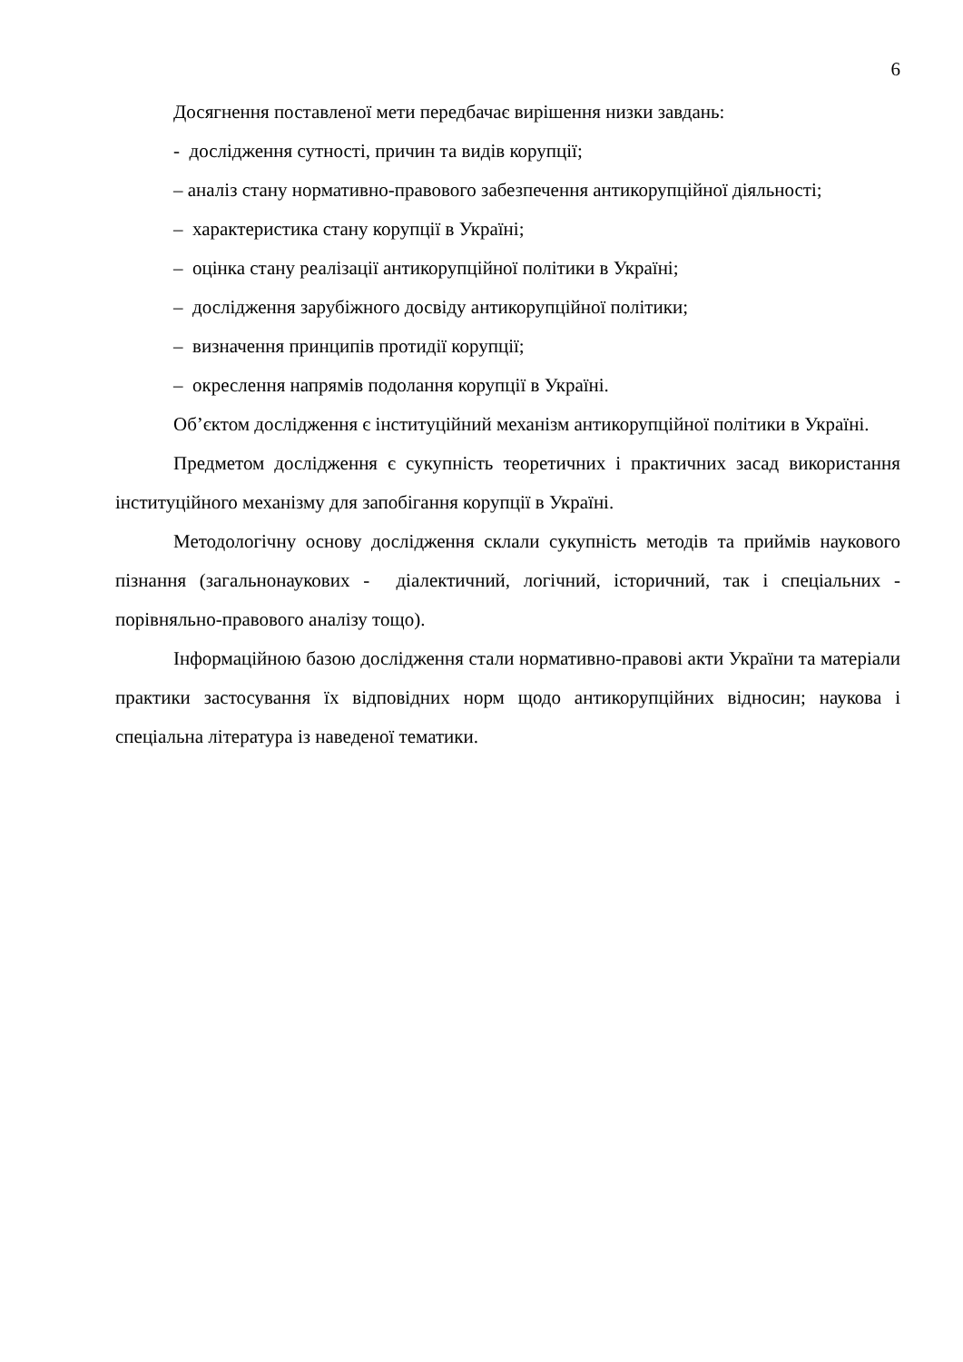6
Досягнення поставленої мети передбачає вирішення низки завдань:
- дослідження сутності, причин та видів корупції;
– аналіз стану нормативно-правового забезпечення антикорупційної діяльності;
– характеристика стану корупції в Україні;
– оцінка стану реалізації антикорупційної політики в Україні;
– дослідження зарубіжного досвіду антикорупційної політики;
– визначення принципів протидії корупції;
– окреслення напрямів подолання корупції в Україні.
Об’єктом дослідження є інституційний механізм антикорупційної політики в Україні.
Предметом дослідження є сукупність теоретичних і практичних засад використання інституційного механізму для запобігання корупції в Україні.
Методологічну основу дослідження склали сукупність методів та приймів наукового пізнання (загальнонаукових - діалектичний, логічний, історичний, так і спеціальних - порівняльно-правового аналізу тощо).
Інформаційною базою дослідження стали нормативно-правові акти України та матеріали практики застосування їх відповідних норм щодо антикорупційних відносин; наукова і спеціальна література із наведеної тематики.